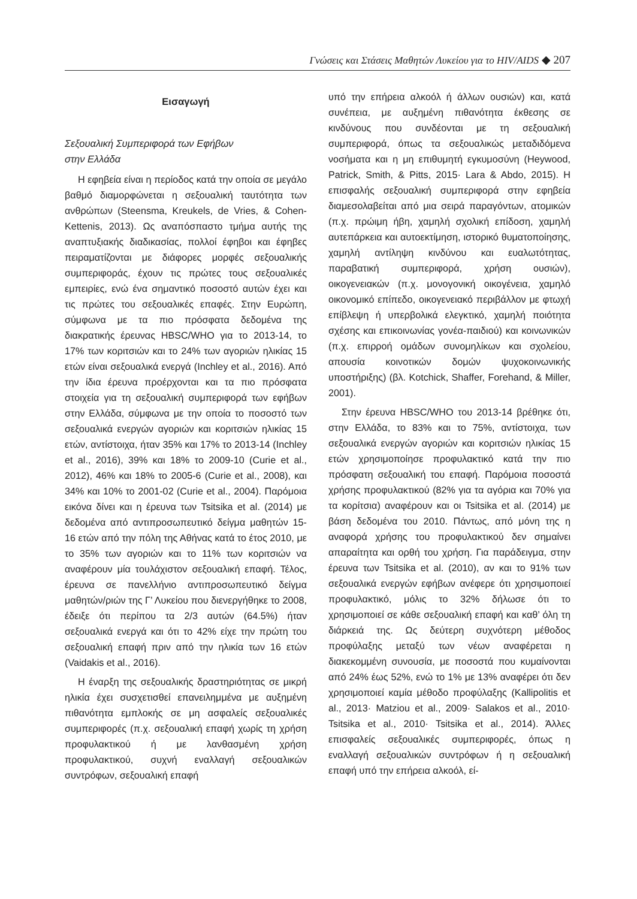Γνώσεις και Στάσεις Μαθητών Λυκείου για το HIV/AIDS ◆ 207
Εισαγωγή
Σεξουαλική Συμπεριφορά των Εφήβων
στην Ελλάδα
Η εφηβεία είναι η περίοδος κατά την οποία σε μεγάλο βαθμό διαμορφώνεται η σεξουαλική ταυτότητα των ανθρώπων (Steensma, Kreukels, de Vries, & Cohen-Kettenis, 2013). Ως αναπόσπαστο τμήμα αυτής της αναπτυξιακής διαδικασίας, πολλοί έφηβοι και έφηβες πειραματίζονται με διάφορες μορφές σεξουαλικής συμπεριφοράς, έχουν τις πρώτες τους σεξουαλικές εμπειρίες, ενώ ένα σημαντικό ποσοστό αυτών έχει και τις πρώτες του σεξουαλικές επαφές. Στην Ευρώπη, σύμφωνα με τα πιο πρόσφατα δεδομένα της διακρατικής έρευνας HBSC/WHO για το 2013-14, το 17% των κοριτσιών και το 24% των αγοριών ηλικίας 15 ετών είναι σεξουαλικά ενεργά (Inchley et al., 2016). Από την ίδια έρευνα προέρχονται και τα πιο πρόσφατα στοιχεία για τη σεξουαλική συμπεριφορά των εφήβων στην Ελλάδα, σύμφωνα με την οποία το ποσοστό των σεξουαλικά ενεργών αγοριών και κοριτσιών ηλικίας 15 ετών, αντίστοιχα, ήταν 35% και 17% το 2013-14 (Inchley et al., 2016), 39% και 18% το 2009-10 (Curie et al., 2012), 46% και 18% το 2005-6 (Curie et al., 2008), και 34% και 10% το 2001-02 (Curie et al., 2004). Παρόμοια εικόνα δίνει και η έρευνα των Tsitsika et al. (2014) με δεδομένα από αντιπροσωπευτικό δείγμα μαθητών 15-16 ετών από την πόλη της Αθήνας κατά το έτος 2010, με το 35% των αγοριών και το 11% των κοριτσιών να αναφέρουν μία τουλάχιστον σεξουαλική επαφή. Τέλος, έρευνα σε πανελλήνιο αντιπροσωπευτικό δείγμα μαθητών/ριών της Γ’ Λυκείου που διενεργήθηκε το 2008, έδειξε ότι περίπου τα 2/3 αυτών (64.5%) ήταν σεξουαλικά ενεργά και ότι το 42% είχε την πρώτη του σεξουαλική επαφή πριν από την ηλικία των 16 ετών (Vaidakis et al., 2016).
Η έναρξη της σεξουαλικής δραστηριότητας σε μικρή ηλικία έχει συσχετισθεί επανειλημμένα με αυξημένη πιθανότητα εμπλοκής σε μη ασφαλείς σεξουαλικές συμπεριφορές (π.χ. σεξουαλική επαφή χωρίς τη χρήση προφυλακτικού ή με λανθασμένη χρήση προφυλακτικού, συχνή εναλλαγή σεξουαλικών συντρόφων, σεξουαλική επαφή
υπό την επήρεια αλκοόλ ή άλλων ουσιών) και, κατά συνέπεια, με αυξημένη πιθανότητα έκθεσης σε κινδύνους που συνδέονται με τη σεξουαλική συμπεριφορά, όπως τα σεξουαλικώς μεταδιδόμενα νοσήματα και η μη επιθυμητή εγκυμοσύνη (Heywood, Patrick, Smith, & Pitts, 2015· Lara & Abdo, 2015). Η επισφαλής σεξουαλική συμπεριφορά στην εφηβεία διαμεσολαβείται από μια σειρά παραγόντων, ατομικών (π.χ. πρώιμη ήβη, χαμηλή σχολική επίδοση, χαμηλή αυτεπάρκεια και αυτοεκτίμηση, ιστορικό θυματοποίησης, χαμηλή αντίληψη κινδύνου και ευαλωτότητας, παραβατική συμπεριφορά, χρήση ουσιών), οικογενειακών (π.χ. μονογονική οικογένεια, χαμηλό οικονομικό επίπεδο, οικογενειακό περιβάλλον με φτωχή επίβλεψη ή υπερβολικά ελεγκτικό, χαμηλή ποιότητα σχέσης και επικοινωνίας γονέα-παιδιού) και κοινωνικών (π.χ. επιρροή ομάδων συνομηλίκων και σχολείου, απουσία κοινοτικών δομών ψυχοκοινωνικής υποστήριξης) (βλ. Kotchick, Shaffer, Forehand, & Miller, 2001).
Στην έρευνα HBSC/WHO του 2013-14 βρέθηκε ότι, στην Ελλάδα, το 83% και το 75%, αντίστοιχα, των σεξουαλικά ενεργών αγοριών και κοριτσιών ηλικίας 15 ετών χρησιμοποίησε προφυλακτικό κατά την πιο πρόσφατη σεξουαλική του επαφή. Παρόμοια ποσοστά χρήσης προφυλακτικού (82% για τα αγόρια και 70% για τα κορίτσια) αναφέρουν και οι Tsitsika et al. (2014) με βάση δεδομένα του 2010. Πάντως, από μόνη της η αναφορά χρήσης του προφυλακτικού δεν σημαίνει απαραίτητα και ορθή του χρήση. Για παράδειγμα, στην έρευνα των Tsitsika et al. (2010), αν και το 91% των σεξουαλικά ενεργών εφήβων ανέφερε ότι χρησιμοποιεί προφυλακτικό, μόλις το 32% δήλωσε ότι το χρησιμοποιεί σε κάθε σεξουαλική επαφή και καθ’ όλη τη διάρκειά της. Ως δεύτερη συχνότερη μέθοδος προφύλαξης μεταξύ των νέων αναφέρεται η διακεκομμένη συνουσία, με ποσοστά που κυμαίνονται από 24% έως 52%, ενώ το 1% με 13% αναφέρει ότι δεν χρησιμοποιεί καμία μέθοδο προφύλαξης (Kallipolitis et al., 2013· Matziou et al., 2009· Salakos et al., 2010· Tsitsika et al., 2010· Tsitsika et al., 2014). Άλλες επισφαλείς σεξουαλικές συμπεριφορές, όπως η εναλλαγή σεξουαλικών συντρόφων ή η σεξουαλική επαφή υπό την επήρεια αλκοόλ, εί-